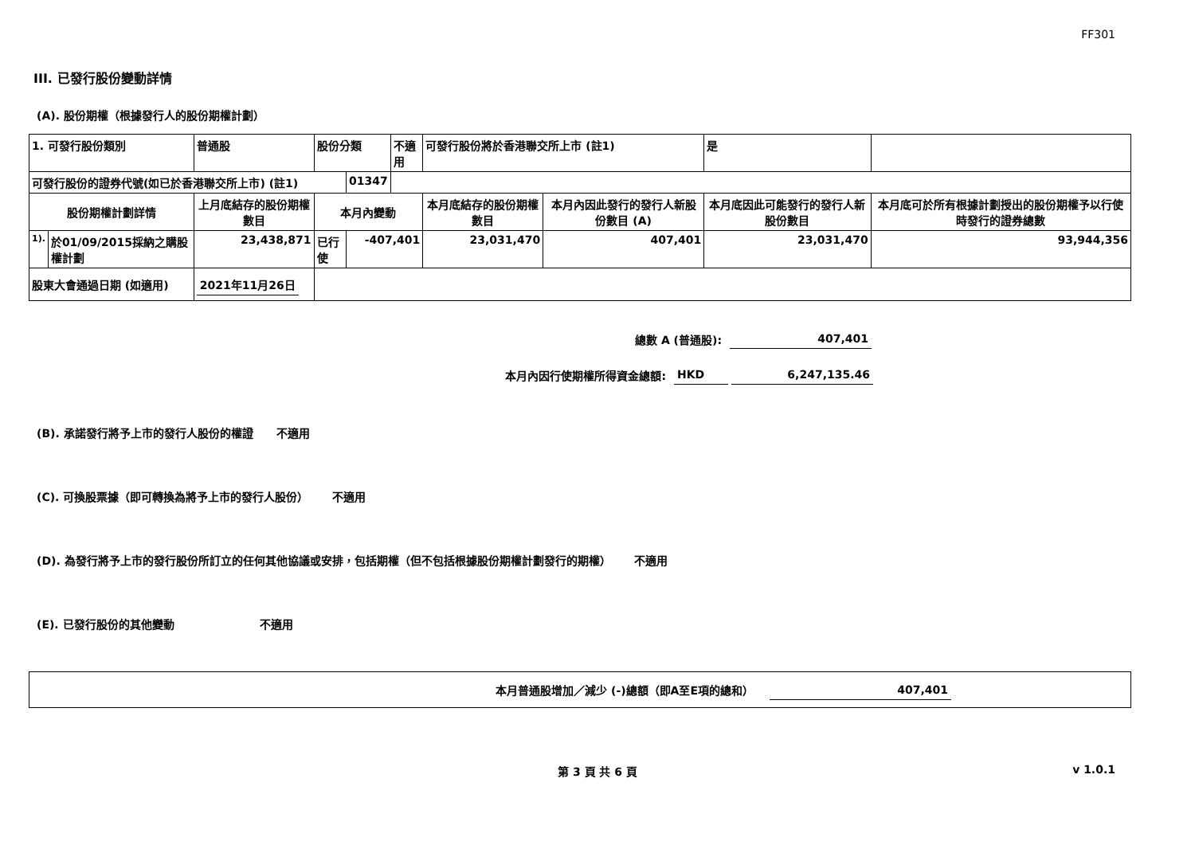FF301
III. 已發行股份變動詳情
(A). 股份期權（根據發行人的股份期權計劃）
| 1. 可發行股份類別 | | 普通股 | 股份分類 | | 不適用 | 可發行股份將於香港聯交所上市 (註1) | | 是 | |
| 可發行股份的證券代號(如已於香港聯交所上市) (註1) | | | | 01347 | | | | | |
| 股份期權計劃詳情 | | 上月底結存的股份期權數目 | 本月內變動 | | | 本月底結存的股份期權數目 | 本月內因此發行的發行人新股份數目 (A) | 本月底因此可能發行的發行人新股份數目 | 本月底可於所有根據計劃授出的股份期權予以行使時發行的證券總數 |
| 1). | 於01/09/2015採納之購股權計劃 | 23,438,871 | 已行使 | -407,401 | | 23,031,470 | 407,401 | 23,031,470 | 93,944,356 |
| 股東大會通過日期 (如適用) | | 2021年11月26日 | | | | | | | |
總數 A (普通股): 407,401
本月內因行使期權所得資金總額: HKD 6,247,135.46
(B). 承諾發行將予上市的發行人股份的權證 不適用
(C). 可換股票據（即可轉換為將予上市的發行人股份） 不適用
(D). 為發行將予上市的發行股份所訂立的任何其他協議或安排，包括期權（但不包括根據股份期權計劃發行的期權） 不適用
(E). 已發行股份的其他變動 不適用
本月普通股增加／減少 (-)總額（即A至E項的總和） 407,401
第 3 頁 共 6 頁 v 1.0.1